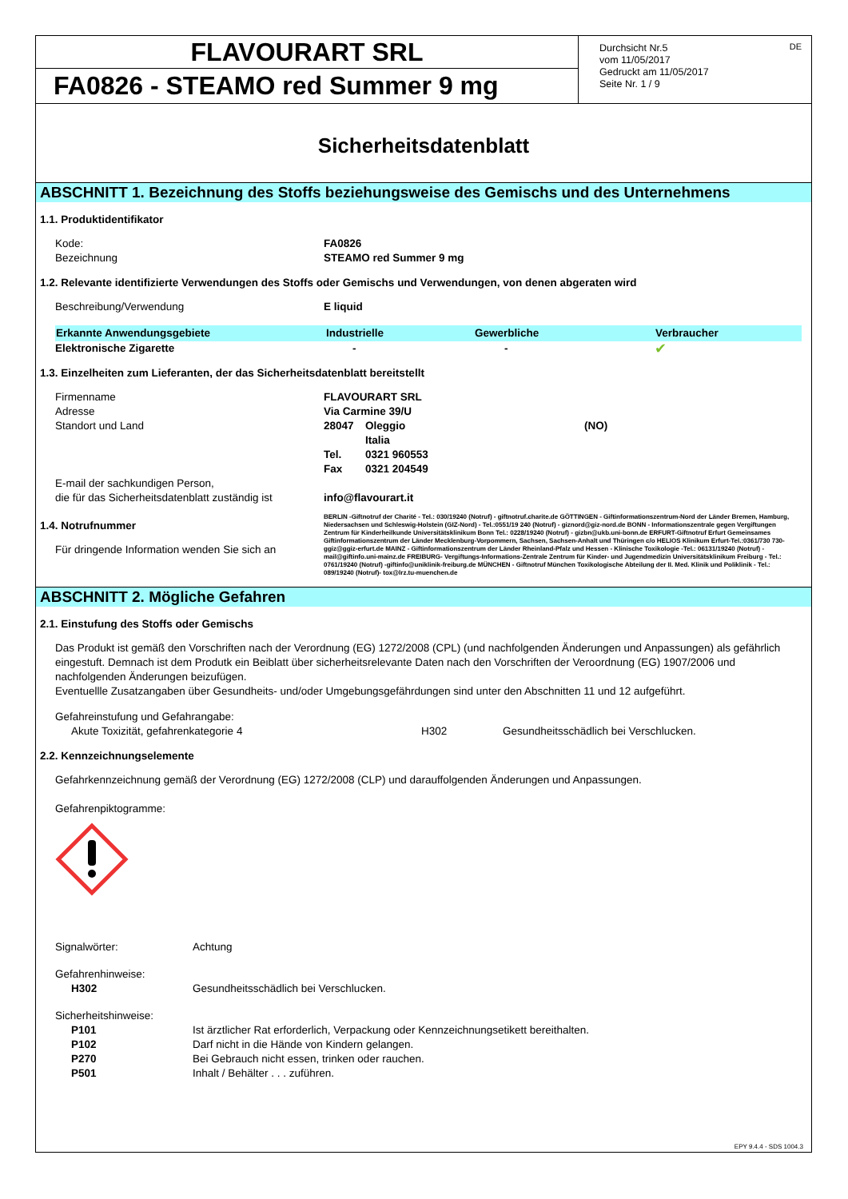FLAVOURART SRL
FA0826 - STEAMO red Summer 9 mg
Durchsicht Nr.5
vom 11/05/2017
Gedruckt am 11/05/2017
Seite Nr. 1 / 9
DE
Sicherheitsdatenblatt
ABSCHNITT 1. Bezeichnung des Stoffs beziehungsweise des Gemischs und des Unternehmens
1.1. Produktidentifikator
| Kode: | FA0826 |
| Bezeichnung | STEAMO red Summer 9 mg |
1.2. Relevante identifizierte Verwendungen des Stoffs oder Gemischs und Verwendungen, von denen abgeraten wird
| Beschreibung/Verwendung | E liquid |
| Erkannte Anwendungsgebiete | Industrielle | Gewerbliche | Verbraucher |
| --- | --- | --- | --- |
| Elektronische Zigarette | - | - | ✔ |
1.3. Einzelheiten zum Lieferanten, der das Sicherheitsdatenblatt bereitstellt
| Firmenname | FLAVOURART SRL | | |
| Adresse | Via Carmine 39/U | | |
| Standort und Land | 28047 | Oleggio Italia | (NO) |
| | Tel. | 0321 960553 | |
| | Fax | 0321 204549 | |
| E-mail der sachkundigen Person, die für das Sicherheitsdatenblatt zuständig ist | info@flavourart.it | | |
1.4. Notrufnummer
Für dringende Information wenden Sie sich an
BERLIN -Giftnotruf der Charité - Tel.: 030/19240 (Notruf) - giftnotruf.charite.de GÖTTINGEN - Giftinformationszentrum-Nord der Länder Bremen, Hamburg, Niedersachsen und Schleswig-Holstein (GIZ-Nord) - Tel.:0551/19 240 (Notruf) - giznord@giz-nord.de BONN - Informationszentrale gegen Vergiftungen Zentrum für Kinderheilkunde Universitätsklinikum Bonn Tel.: 0228/19240 (Notruf) - gizbn@ukb.uni-bonn.de ERFURT-Giftnotruf Erfurt Gemeinsames Giftinformationszentrum der Länder Mecklenburg-Vorpommern, Sachsen, Sachsen-Anhalt und Thüringen c/o HELIOS Klinikum Erfurt-Tel.:0361/730 730- ggiz@ggiz-erfurt.de MAINZ - Giftinformationszentrum der Länder Rheinland-Pfalz und Hessen - Klinische Toxikologie -Tel.: 06131/19240 (Notruf) - mail@giftinfo.uni-mainz.de FREIBURG- Vergiftungs-Informations-Zentrale Zentrum für Kinder- und Jugendmedizin Universitätsklinikum Freiburg - Tel.: 0761/19240 (Notruf) -giftinfo@uniklinik-freiburg.de MÜNCHEN - Giftnotruf München Toxikologische Abteilung der II. Med. Klinik und Poliklinik - Tel.: 089/19240 (Notruf)- tox@lrz.tu-muenchen.de
ABSCHNITT 2. Mögliche Gefahren
2.1. Einstufung des Stoffs oder Gemischs
Das Produkt ist gemäß den Vorschriften nach der Verordnung (EG) 1272/2008 (CPL) (und nachfolgenden Änderungen und Anpassungen) als gefährlich eingestuft. Demnach ist dem Produtk ein Beiblatt über sicherheitsrelevante Daten nach den Vorschriften der Veroordnung (EG) 1907/2006 und nachfolgenden Änderungen beizufügen.
Eventuellle Zusatzangaben über Gesundheits- und/oder Umgebungsgefährdungen sind unter den Abschnitten 11 und 12 aufgeführt.
Gefahreinstufung und Gefahrangabe:
| Akute Toxizität, gefahrenkategorie 4 | H302 | Gesundheitsschädlich bei Verschlucken. |
2.2. Kennzeichnungselemente
Gefahrkennzeichnung gemäß der Verordnung (EG) 1272/2008 (CLP) und darauffolgenden Änderungen und Anpassungen.
Gefahrenpiktogramme:
| Signalwörter: | Achtung |
| Gefahrenhinweise: | |
| H302 | Gesundheitsschädlich bei Verschlucken. |
| Sicherheitshinweise: | |
| P101 | Ist ärztlicher Rat erforderlich, Verpackung oder Kennzeichnungsetikett bereithalten. |
| P102 | Darf nicht in die Hände von Kindern gelangen. |
| P270 | Bei Gebrauch nicht essen, trinken oder rauchen. |
| P501 | Inhalt / Behälter . . . zuführen. |
EPY 9.4.4 - SDS 1004.3